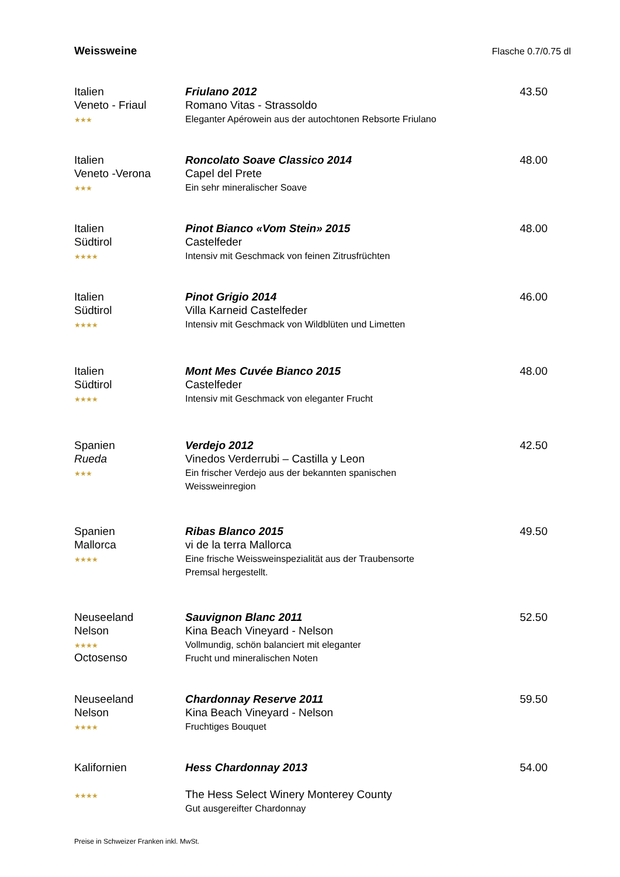Weissweine Flasche 0.7/0.75 dl
Italien
Veneto - Friaul
★★★
Friulano 2012
Romano Vitas - Strassoldo
Eleganter Apérowein aus der autochtonen Rebsorte Friulano
43.50
Italien
Veneto -Verona
★★★
Roncolato Soave Classico 2014
Capel del Prete
Ein sehr mineralischer Soave
48.00
Italien
Südtirol
★★★★
Pinot Bianco «Vom Stein» 2015
Castelfeder
Intensiv mit Geschmack von feinen Zitrusfrüchten
48.00
Italien
Südtirol
★★★★
Pinot Grigio 2014
Villa Karneid Castelfeder
Intensiv mit Geschmack von Wildblüten und Limetten
46.00
Italien
Südtirol
★★★★
Mont Mes Cuvée Bianco 2015
Castelfeder
Intensiv mit Geschmack von eleganter Frucht
48.00
Spanien
Rueda
★★★
Verdejo 2012
Vinedos Verderrubi – Castilla y Leon
Ein frischer Verdejo aus der bekannten spanischen
Weissweinregion
42.50
Spanien
Mallorca
★★★★
Ribas Blanco 2015
vi de la terra Mallorca
Eine frische Weissweinspezialität aus der Traubensorte
Premsal hergestellt.
49.50
Neuseeland
Nelson
★★★★
Octosenso
Sauvignon Blanc 2011
Kina Beach Vineyard - Nelson
Vollmundig, schön balanciert mit eleganter
Frucht und mineralischen Noten
52.50
Neuseeland
Nelson
★★★★
Chardonnay Reserve 2011
Kina Beach Vineyard - Nelson
Fruchtiges Bouquet
59.50
Kalifornien
★★★★
Hess Chardonnay 2013
The Hess Select Winery Monterey County
Gut ausgereifter Chardonnay
54.00
Preise in Schweizer Franken inkl. MwSt.